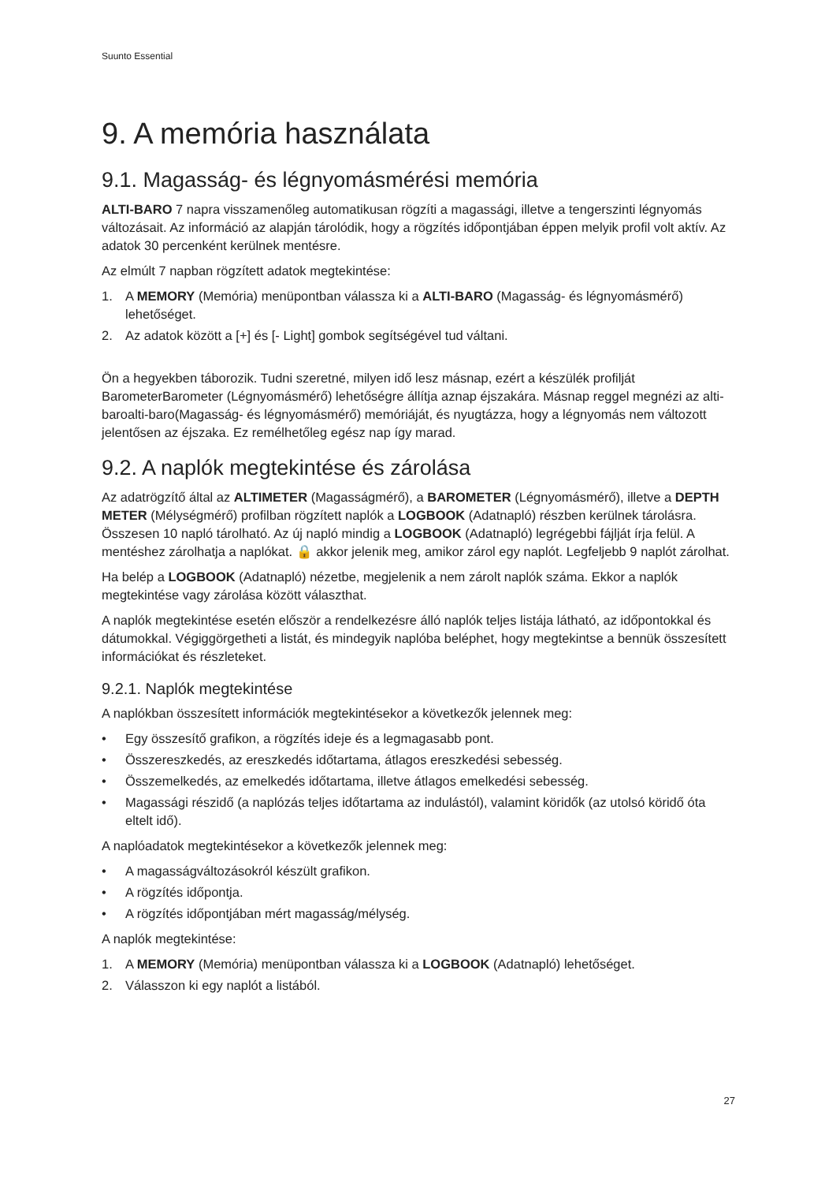Suunto Essential
9. A memória használata
9.1. Magasság- és légnyomásmérési memória
ALTI-BARO 7 napra visszamenőleg automatikusan rögzíti a magassági, illetve a tengerszinti légnyomás változásait. Az információ az alapján tárolódik, hogy a rögzítés időpontjában éppen melyik profil volt aktív. Az adatok 30 percenként kerülnek mentésre.
Az elmúlt 7 napban rögzített adatok megtekintése:
1. A MEMORY (Memória) menüpontban válassza ki a ALTI-BARO (Magasság- és légnyomásmérő) lehetőséget.
2. Az adatok között a [+] és [- Light] gombok segítségével tud váltani.
Ön a hegyekben táborozik. Tudni szeretné, milyen idő lesz másnap, ezért a készülék profilját BarometerBarometer (Légnyomásmérő) lehetőségre állítja aznap éjszakára. Másnap reggel megnézi az alti-baroalti-baro(Magasság- és légnyomásmérő) memóriáját, és nyugtázza, hogy a légnyomás nem változott jelentősen az éjszaka. Ez remélhetőleg egész nap így marad.
9.2. A naplók megtekintése és zárolása
Az adatrögzítő által az ALTIMETER (Magasságmérő), a BAROMETER (Légnyomásmérő), illetve a DEPTH METER (Mélységmérő) profilban rögzített naplók a LOGBOOK (Adatnapló) részben kerülnek tárolásra. Összesen 10 napló tárolható. Az új napló mindig a LOGBOOK (Adatnapló) legrégebbi fájlját írja felül. A mentéshez zárolhatja a naplókat. 🔒 akkor jelenik meg, amikor zárol egy naplót. Legfeljebb 9 naplót zárolhat.
Ha belép a LOGBOOK (Adatnapló) nézetbe, megjelenik a nem zárolt naplók száma. Ekkor a naplók megtekintése vagy zárolása között választhat.
A naplók megtekintése esetén először a rendelkezésre álló naplók teljes listája látható, az időpontokkal és dátumokkal. Végiggörgetheti a listát, és mindegyik naplóba beléphet, hogy megtekintse a bennük összesített információkat és részleteket.
9.2.1. Naplók megtekintése
A naplókban összesített információk megtekintésekor a következők jelennek meg:
• Egy összesítő grafikon, a rögzítés ideje és a legmagasabb pont.
• Összereszkedés, az ereszkedés időtartama, átlagos ereszkedési sebesség.
• Összemelkedés, az emelkedés időtartama, illetve átlagos emelkedési sebesség.
• Magassági részidő (a naplózás teljes időtartama az indulástól), valamint köridők (az utolsó köridő óta eltelt idő).
A naplóadatok megtekintésekor a következők jelennek meg:
• A magasságváltozásokról készült grafikon.
• A rögzítés időpontja.
• A rögzítés időpontjában mért magasság/mélység.
A naplók megtekintése:
1. A MEMORY (Memória) menüpontban válassza ki a LOGBOOK (Adatnapló) lehetőséget.
2. Válasszon ki egy naplót a listából.
27